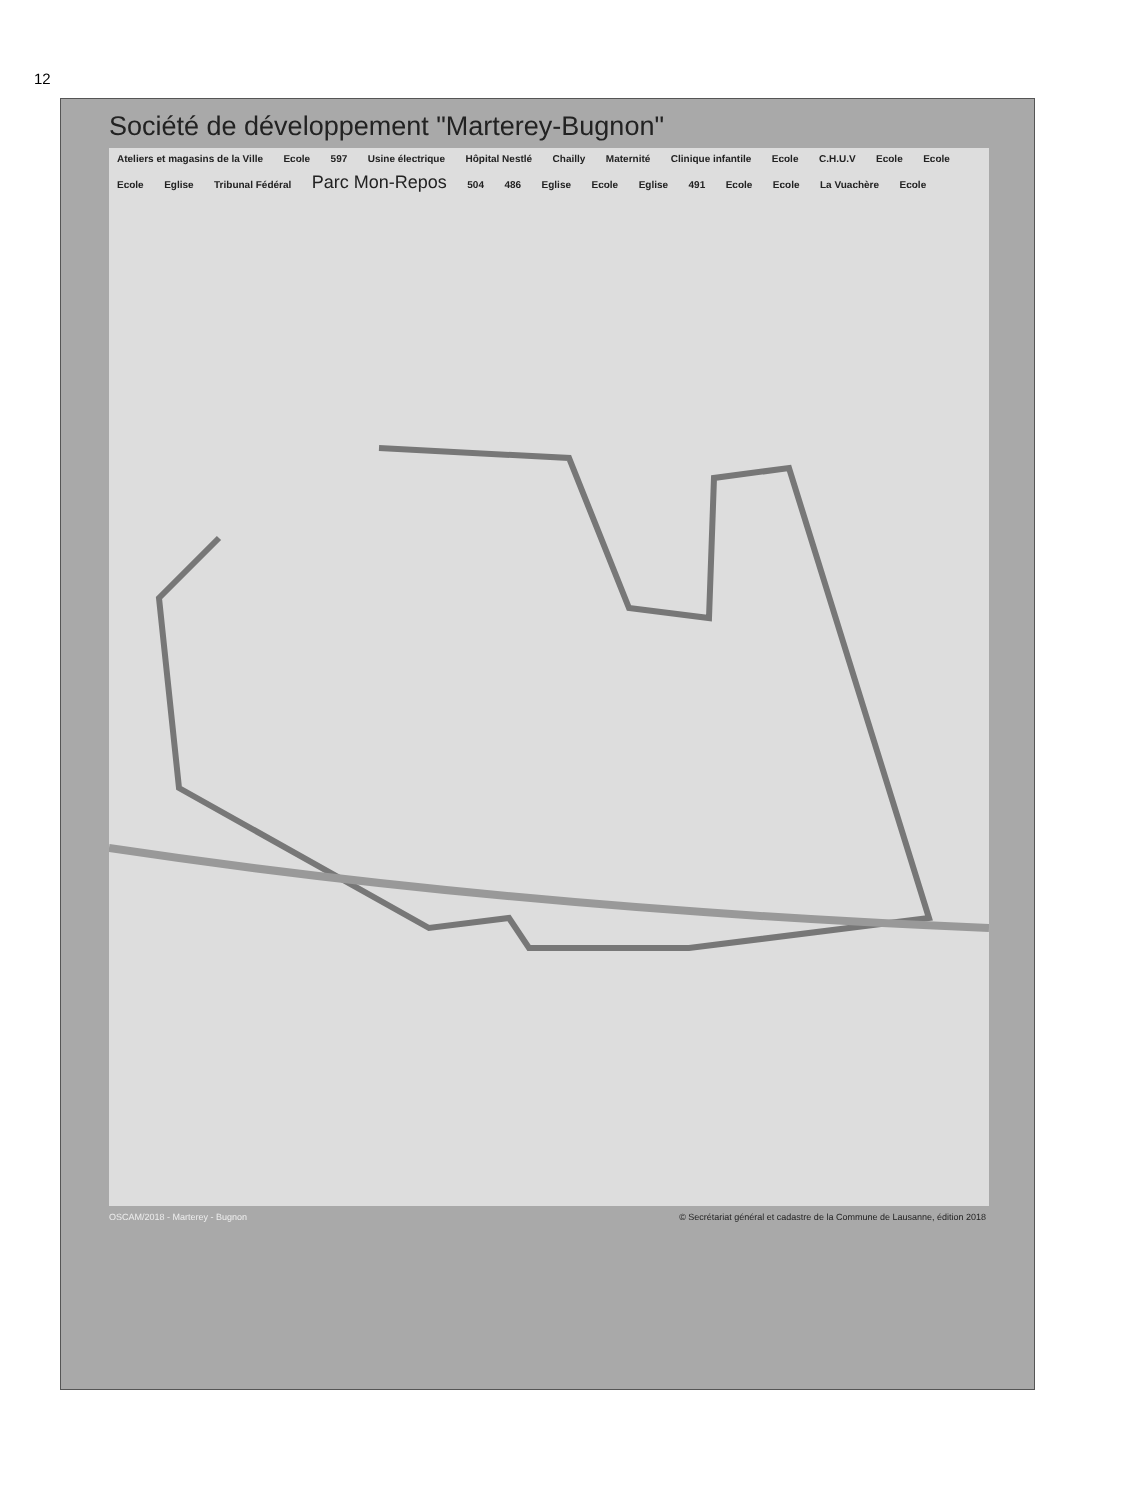12
Société de développement "Marterey-Bugnon"
Ateliers et magasins de la Ville Ecole 597 Usine électrique Hôpital Nestlé Chailly Maternité Clinique infantile Ecole C.H.U.V Ecole Ecole Ecole Eglise Tribunal Fédéral Parc Mon-Repos 504 486 Eglise Ecole Eglise 491 Ecole Ecole La Vuachère Ecole
OSCAM/2018 - Marterey - Bugnon © Secrétariat général et cadastre de la Commune de Lausanne, édition 2018